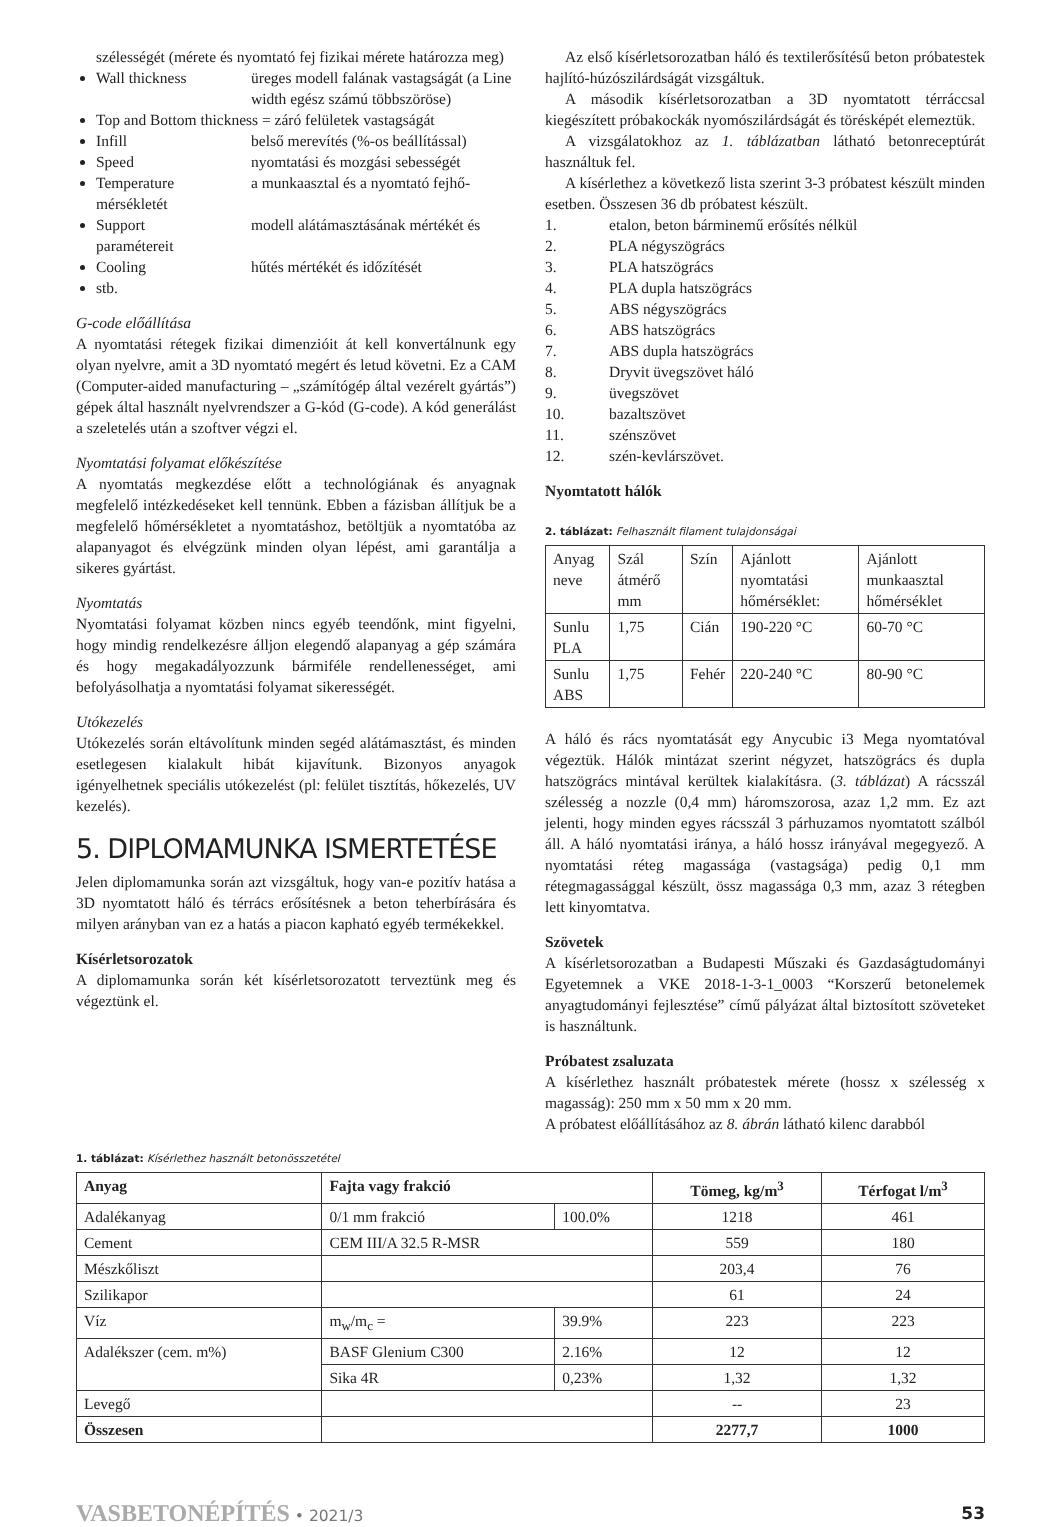szélességét (mérete és nyomtató fej fizikai mérete határozza meg)
Wall thickness üreges modell falának vastagságát (a Line width egész számú többszöröse)
Top and Bottom thickness = záró felületek vastagságát
Infill belső merevítés (%-os beállítással)
Speed nyomtatási és mozgási sebességét
Temperature a munkaasztal és a nyomtató fejhő-
mérsékletét
Support modell alátámasztásának mértékét és
paramétereit
Cooling hűtés mértékét és időzítését
stb.
G-code előállítása
A nyomtatási rétegek fizikai dimenzióit át kell konvertálnunk egy olyan nyelvre, amit a 3D nyomtató megért és letud követni. Ez a CAM (Computer-aided manufacturing – „számítógép által vezérelt gyártás”) gépek által használt nyelvrendszer a G-kód (G-code). A kód generálást a szeletelés után a szoftver végzi el.
Nyomtatási folyamat előkészítése
A nyomtatás megkezdése előtt a technológiának és anyagnak megfelelő intézkedéseket kell tennünk. Ebben a fázisban állítjuk be a megfelelő hőmérsékletet a nyomtatáshoz, betöltjük a nyomtatóba az alapanyagot és elvégzünk minden olyan lépést, ami garantálja a sikeres gyártást.
Nyomtatás
Nyomtatási folyamat közben nincs egyéb teendőnk, mint figyelni, hogy mindig rendelkezésre álljon elegendő alapanyag a gép számára és hogy megakadályozzunk bármiféle rendellenességet, ami befolyásolhatja a nyomtatási folyamat sikerességét.
Utókezelés
Utókezelés során eltávolítunk minden segéd alátámasztást, és minden esetlegesen kialakult hibát kijavítunk. Bizonyos anyagok igényelhetnek speciális utókezelést (pl: felület tisztítás, hőkezelés, UV kezelés).
5. DIPLOMAMUNKA ISMERTETÉSE
Jelen diplomamunka során azt vizsgáltuk, hogy van-e pozitív hatása a 3D nyomtatott háló és térrács erősítésnek a beton teherbírására és milyen arányban van ez a hatás a piacon kapható egyéb termékekkel.
Kísérletsorozatok
A diplomamunka során két kísérletsorozatott terveztünk meg és végeztünk el.
Az első kísérletsorozatban háló és textilerősítésű beton próbatestek hajlító-húzószilárdságát vizsgáltuk.
A második kísérletsorozatban a 3D nyomtatott térráccsal kiegészített próbakockák nyomószilárdságát és törésképét elemeztük.
A vizsgálatokhoz az 1. táblázatban látható betonreceptúrát használtuk fel.
A kísérlethez a következő lista szerint 3-3 próbatest készült minden esetben. Összesen 36 db próbatest készült.
1. etalon, beton bárminemű erősítés nélkül
2. PLA négyszögrács
3. PLA hatszögrács
4. PLA dupla hatszögrács
5. ABS négyszögrács
6. ABS hatszögrács
7. ABS dupla hatszögrács
8. Dryvit üvegszövet háló
9. üvegszövet
10. bazaltszövet
11. szénszövet
12. szén-kevlárszövet.
Nyomtatott hálók
2. táblázat: Felhasznált filament tulajdonságai
| Anyag neve | Szál átmérő mm | Szín | Ajánlott nyomtatási hőmérséklet: | Ajánlott munkaasztal hőmérséklet |
| --- | --- | --- | --- | --- |
| Sunlu PLA | 1,75 | Cián | 190-220 °C | 60-70 °C |
| Sunlu ABS | 1,75 | Fehér | 220-240 °C | 80-90 °C |
A háló és rács nyomtatását egy Anycubic i3 Mega nyomtatóval végeztük. Hálók mintázat szerint négyzet, hatszögrács és dupla hatszögrács mintával kerültek kialakításra. (3. táblázat) A rácsszál szélesség a nozzle (0,4 mm) háromszorosa, azaz 1,2 mm. Ez azt jelenti, hogy minden egyes rácsszál 3 párhuzamos nyomtatott szálból áll. A háló nyomtatási iránya, a háló hossz irányával megegyező. A nyomtatási réteg magassága (vastagsága) pedig 0,1 mm rétegmagassággal készült, össz magassága 0,3 mm, azaz 3 rétegben lett kinyomtatva.
Szövetek
A kísérletsorozatban a Budapesti Műszaki és Gazdaságtudományi Egyetemnek a VKE 2018-1-3-1_0003 “Korszerű betonelemek anyagtudományi fejlesztése” című pályázat által biztosított szöveteket is használtunk.
Próbatest zsaluzata
A kísérlethez használt próbatestek mérete (hossz x szélesség x magasság): 250 mm x 50 mm x 20 mm.
A próbatest előállításához az 8. ábrán látható kilenc darabból
1. táblázat: Kísérlethez használt betonösszetétel
| Anyag | Fajta vagy frakció | | Tömeg, kg/m<sup>3</sup> | Térfogat l/m<sup>3</sup> |
| --- | --- | --- | --- | --- |
| Adalékanyag | 0/1 mm frakció | 100.0% | 1218 | 461 |
| Cement | CEM III/A 32.5 R-MSR | | 559 | 180 |
| Mészkőliszt | | | 203,4 | 76 |
| Szilikapor | | | 61 | 24 |
| Víz | m<sub>w</sub>/m<sub>c</sub> = | 39.9% | 223 | 223 |
| Adalékszer (cem. m%) | BASF Glenium C300 | 2.16% | 12 | 12 |
| | Sika 4R | 0,23% | 1,32 | 1,32 |
| Levegő | | | -- | 23 |
| Összesen | | | 2277,7 | 1000 |
VASBETONÉPÍTÉS • 2021/3 53